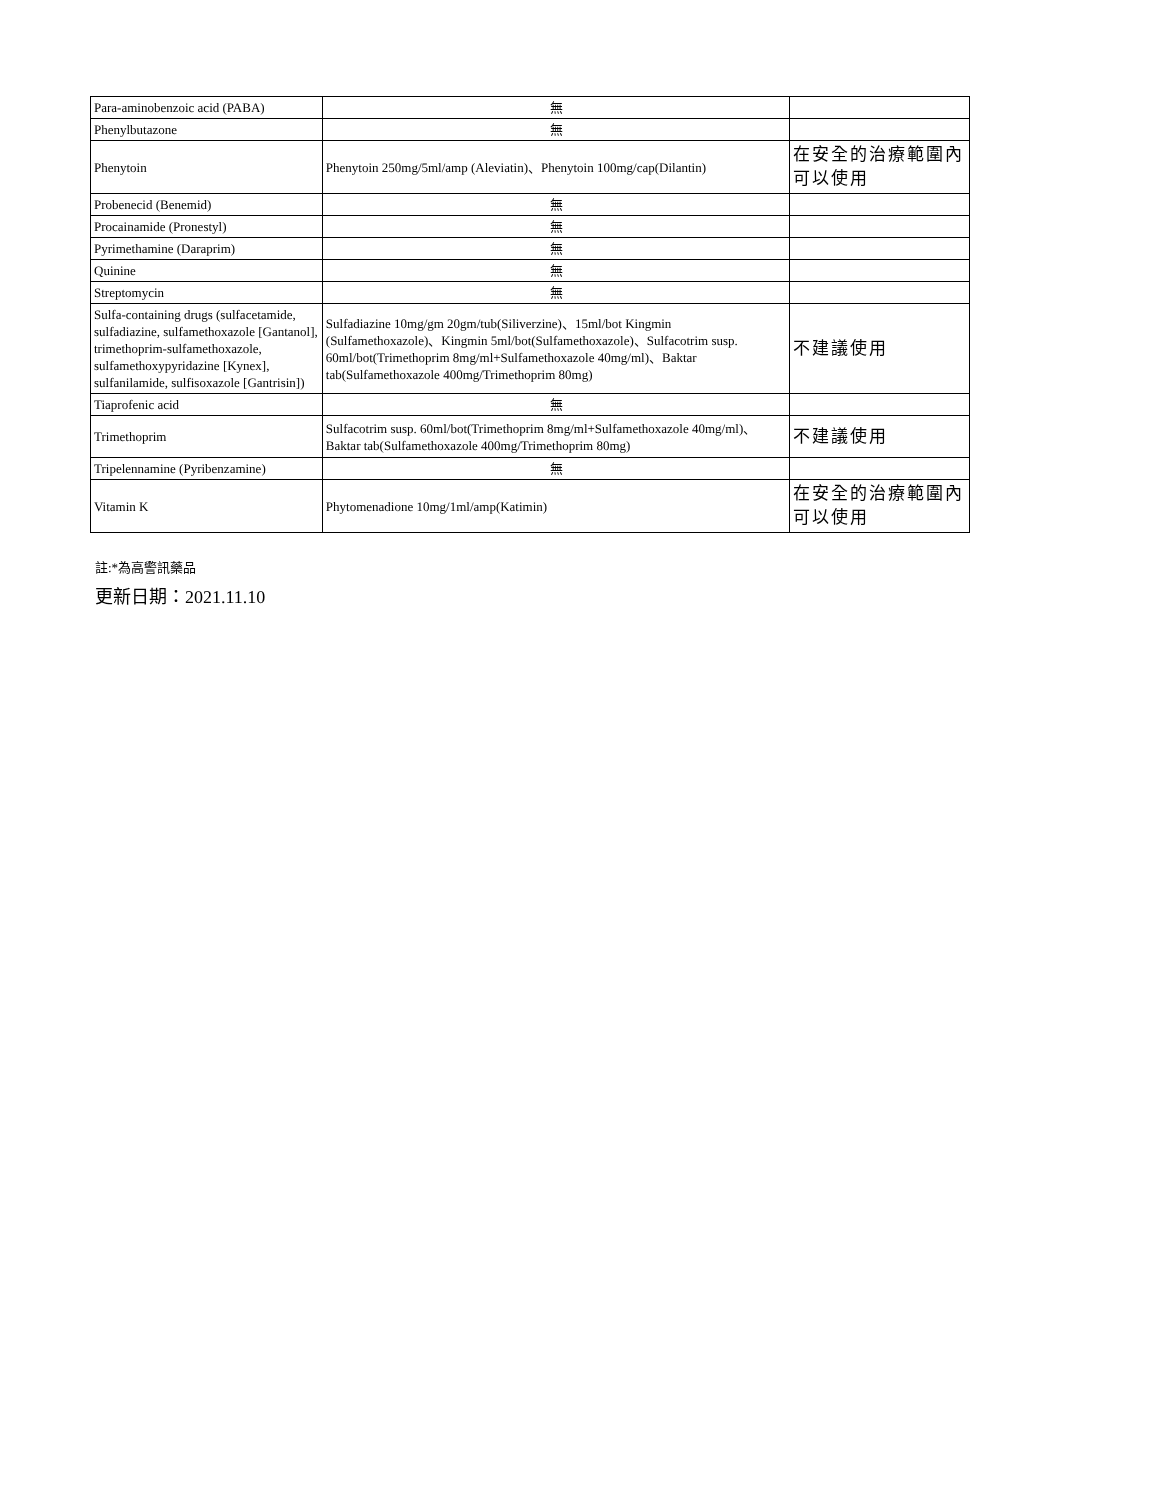| Para-aminobenzoic acid (PABA) | 無 | |
| Phenylbutazone | 無 | |
| Phenytoin | Phenytoin 250mg/5ml/amp (Aleviatin)、Phenytoin 100mg/cap(Dilantin) | 在安全的治療範圍內 可以使用 |
| Probenecid (Benemid) | 無 | |
| Procainamide (Pronestyl) | 無 | |
| Pyrimethamine (Daraprim) | 無 | |
| Quinine | 無 | |
| Streptomycin | 無 | |
| Sulfa-containing drugs (sulfacetamide, sulfadiazine, sulfamethoxazole [Gantanol], trimethoprim-sulfamethoxazole, sulfamethoxypyridazine [Kynex], sulfanilamide, sulfisoxazole [Gantrisin]) | Sulfadiazine 10mg/gm 20gm/tub(Siliverzine)、15ml/bot Kingmin (Sulfamethoxazole)、Kingmin 5ml/bot(Sulfamethoxazole)、Sulfacotrim susp. 60ml/bot(Trimethoprim 8mg/ml+Sulfamethoxazole 40mg/ml)、Baktar tab(Sulfamethoxazole 400mg/Trimethoprim 80mg) | 不建議使用 |
| Tiaprofenic acid | 無 | |
| Trimethoprim | Sulfacotrim susp. 60ml/bot(Trimethoprim 8mg/ml+Sulfamethoxazole 40mg/ml)、Baktar tab(Sulfamethoxazole 400mg/Trimethoprim 80mg) | 不建議使用 |
| Tripelennamine (Pyribenzamine) | 無 | |
| Vitamin K | Phytomenadione 10mg/1ml/amp(Katimin) | 在安全的治療範圍內 可以使用 |
註:*為高警訊藥品
更新日期：2021.11.10